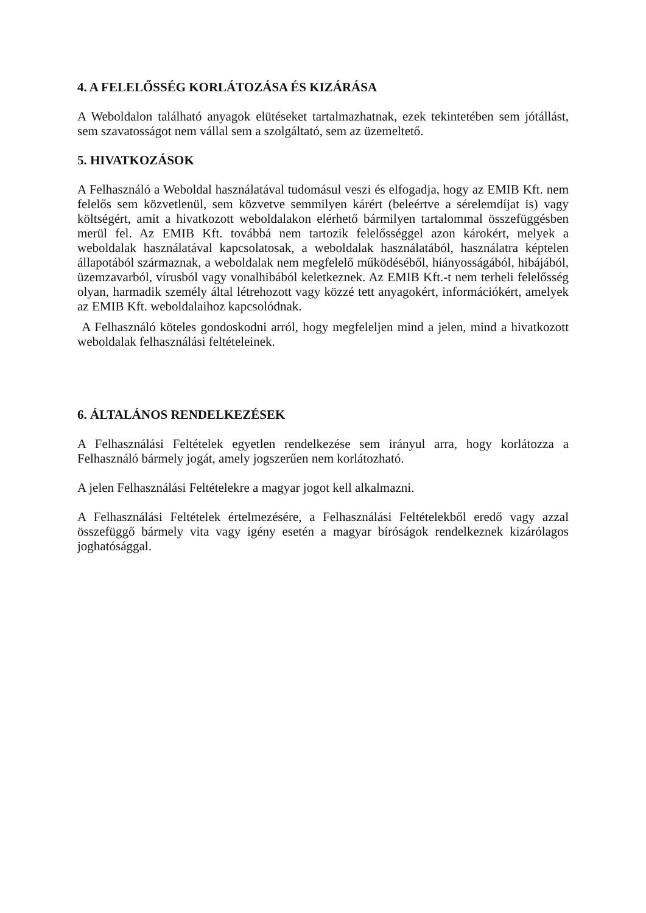4. A FELELŐSSÉG KORLÁTOZÁSA ÉS KIZÁRÁSA
A Weboldalon található anyagok elütéseket tartalmazhatnak, ezek tekintetében sem jótállást, sem szavatosságot nem vállal sem a szolgáltató, sem az üzemeltető.
5. HIVATKOZÁSOK
A Felhasználó a Weboldal használatával tudomásul veszi és elfogadja, hogy az EMIB Kft. nem felelős sem közvetlenül, sem közvetve semmilyen kárért (beleértve a sérelemdíjat is) vagy költségért, amit a hivatkozott weboldalakon elérhető bármilyen tartalommal összefüggésben merül fel. Az EMIB Kft. továbbá nem tartozik felelősséggel azon károkért, melyek a weboldalak használatával kapcsolatosak, a weboldalak használatából, használatra képtelen állapotából származnak, a weboldalak nem megfelelő működéséből, hiányosságából, hibájából, üzemzavarból, vírusból vagy vonalhibából keletkeznek. Az EMIB Kft.-t nem terheli felelősség olyan, harmadik személy által létrehozott vagy közzé tett anyagokért, információkért, amelyek az EMIB Kft. weboldalaihoz kapcsolódnak.
A Felhasználó köteles gondoskodni arról, hogy megfeleljen mind a jelen, mind a hivatkozott weboldalak felhasználási feltételeinek.
6. ÁLTALÁNOS RENDELKEZÉSEK
A Felhasználási Feltételek egyetlen rendelkezése sem irányul arra, hogy korlátozza a Felhasználó bármely jogát, amely jogszerűen nem korlátozható.
A jelen Felhasználási Feltételekre a magyar jogot kell alkalmazni.
A Felhasználási Feltételek értelmezésére, a Felhasználási Feltételekből eredő vagy azzal összefüggő bármely vita vagy igény esetén a magyar bíróságok rendelkeznek kizárólagos joghatósággal.